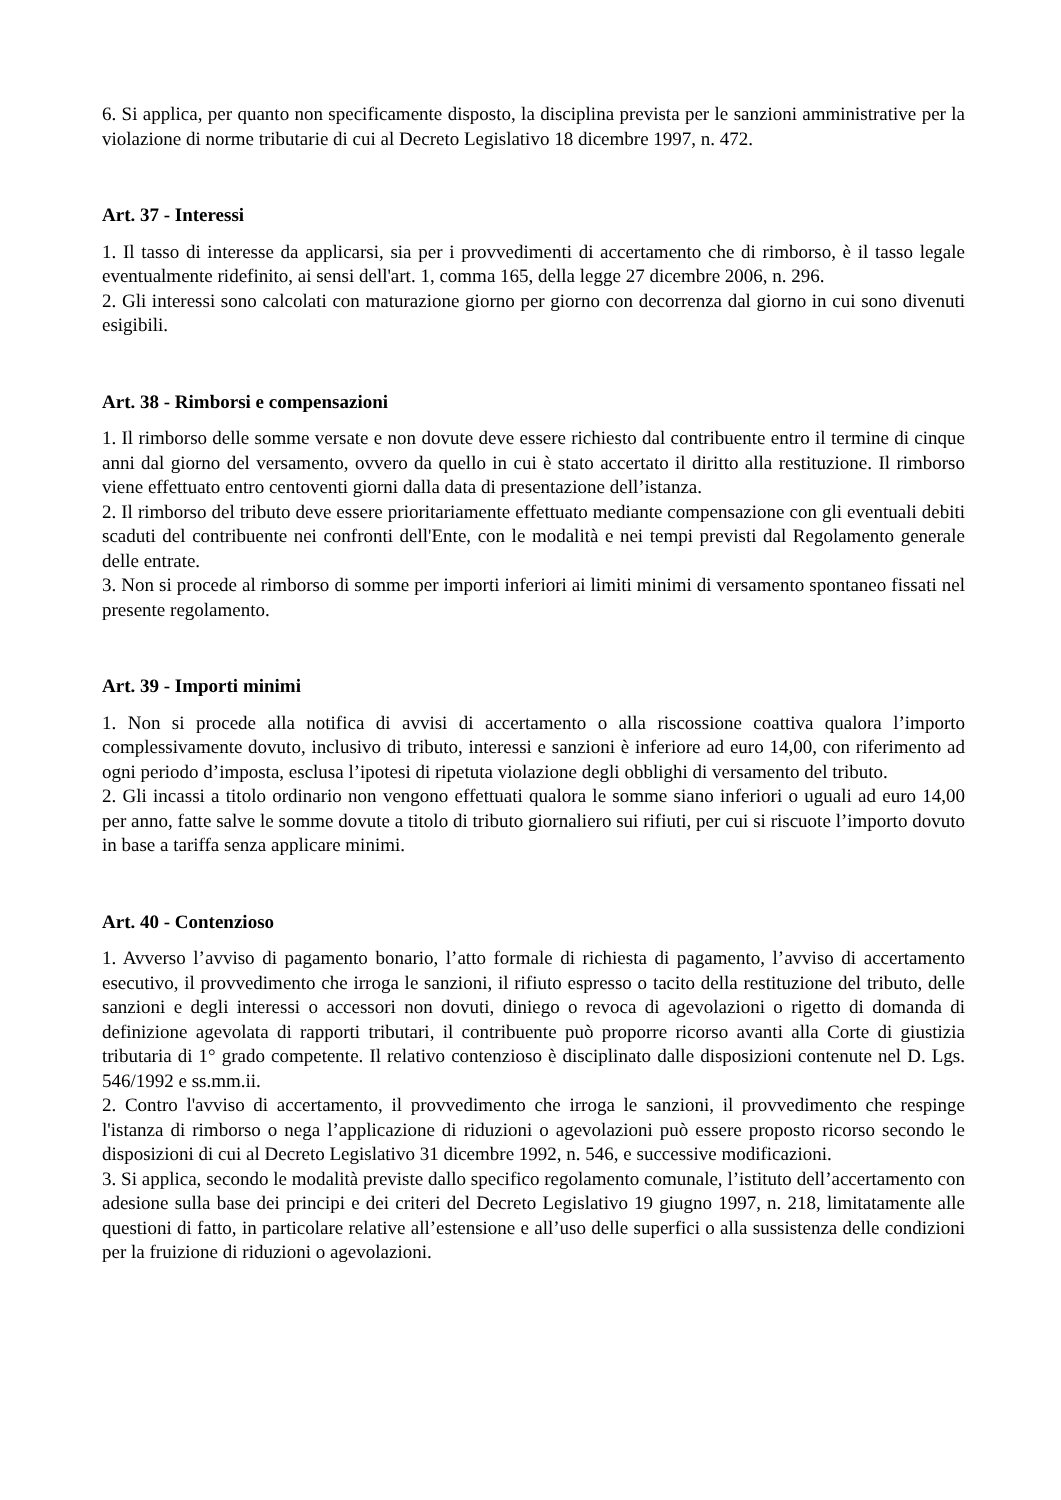6. Si applica, per quanto non specificamente disposto, la disciplina prevista per le sanzioni amministrative per la violazione di norme tributarie di cui al Decreto Legislativo 18 dicembre 1997, n. 472.
Art. 37 - Interessi
1. Il tasso di interesse da applicarsi, sia per i provvedimenti di accertamento che di rimborso, è il tasso legale eventualmente ridefinito, ai sensi dell'art. 1, comma 165, della legge 27 dicembre 2006, n. 296.
2. Gli interessi sono calcolati con maturazione giorno per giorno con decorrenza dal giorno in cui sono divenuti esigibili.
Art. 38 - Rimborsi e compensazioni
1. Il rimborso delle somme versate e non dovute deve essere richiesto dal contribuente entro il termine di cinque anni dal giorno del versamento, ovvero da quello in cui è stato accertato il diritto alla restituzione. Il rimborso viene effettuato entro centoventi giorni dalla data di presentazione dell’istanza.
2. Il rimborso del tributo deve essere prioritariamente effettuato mediante compensazione con gli eventuali debiti scaduti del contribuente nei confronti dell'Ente, con le modalità e nei tempi previsti dal Regolamento generale delle entrate.
3. Non si procede al rimborso di somme per importi inferiori ai limiti minimi di versamento spontaneo fissati nel presente regolamento.
Art. 39 - Importi minimi
1. Non si procede alla notifica di avvisi di accertamento o alla riscossione coattiva qualora l’importo complessivamente dovuto, inclusivo di tributo, interessi e sanzioni è inferiore ad euro 14,00, con riferimento ad ogni periodo d’imposta, esclusa l’ipotesi di ripetuta violazione degli obblighi di versamento del tributo.
2. Gli incassi a titolo ordinario non vengono effettuati qualora le somme siano inferiori o uguali ad euro 14,00 per anno, fatte salve le somme dovute a titolo di tributo giornaliero sui rifiuti, per cui si riscuote l’importo dovuto in base a tariffa senza applicare minimi.
Art. 40 - Contenzioso
1. Avverso l’avviso di pagamento bonario, l’atto formale di richiesta di pagamento, l’avviso di accertamento esecutivo, il provvedimento che irroga le sanzioni, il rifiuto espresso o tacito della restituzione del tributo, delle sanzioni e degli interessi o accessori non dovuti, diniego o revoca di agevolazioni o rigetto di domanda di definizione agevolata di rapporti tributari, il contribuente può proporre ricorso avanti alla Corte di giustizia tributaria di 1° grado competente. Il relativo contenzioso è disciplinato dalle disposizioni contenute nel D. Lgs. 546/1992 e ss.mm.ii.
2. Contro l'avviso di accertamento, il provvedimento che irroga le sanzioni, il provvedimento che respinge l'istanza di rimborso o nega l’applicazione di riduzioni o agevolazioni può essere proposto ricorso secondo le disposizioni di cui al Decreto Legislativo 31 dicembre 1992, n. 546, e successive modificazioni.
3. Si applica, secondo le modalità previste dallo specifico regolamento comunale, l’istituto dell’accertamento con adesione sulla base dei principi e dei criteri del Decreto Legislativo 19 giugno 1997, n. 218, limitatamente alle questioni di fatto, in particolare relative all’estensione e all’uso delle superfici o alla sussistenza delle condizioni per la fruizione di riduzioni o agevolazioni.